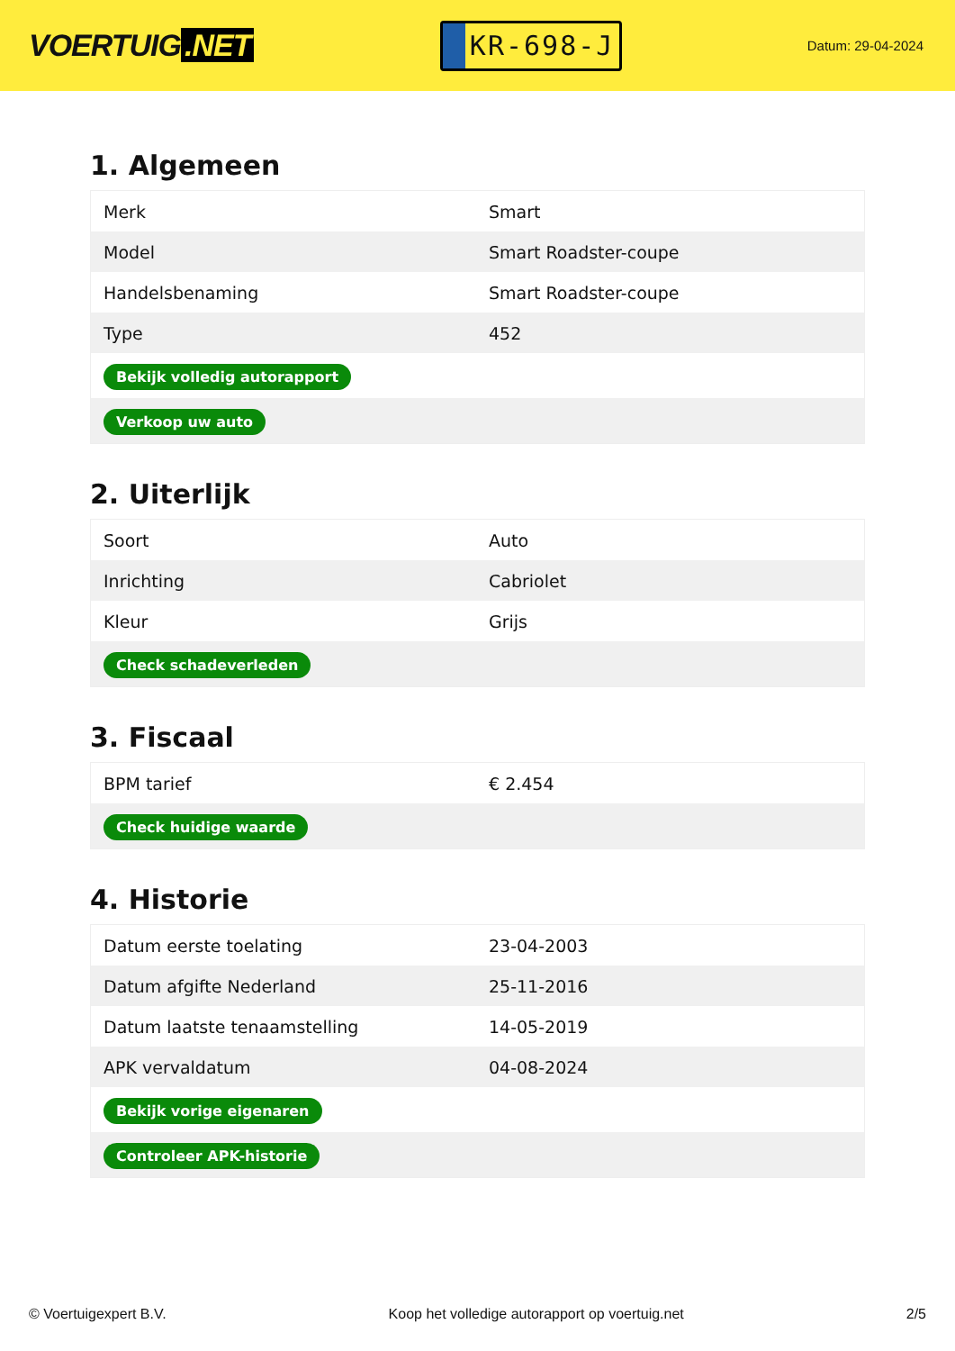VOERTUIG.NET
KR-698-J
Datum: 29-04-2024
1. Algemeen
| Merk | Smart |
| Model | Smart Roadster-coupe |
| Handelsbenaming | Smart Roadster-coupe |
| Type | 452 |
| Bekijk volledig autorapport | |
| Verkoop uw auto | |
2. Uiterlijk
| Soort | Auto |
| Inrichting | Cabriolet |
| Kleur | Grijs |
| Check schadeverleden | |
3. Fiscaal
| BPM tarief | € 2.454 |
| Check huidige waarde | |
4. Historie
| Datum eerste toelating | 23-04-2003 |
| Datum afgifte Nederland | 25-11-2016 |
| Datum laatste tenaamstelling | 14-05-2019 |
| APK vervaldatum | 04-08-2024 |
| Bekijk vorige eigenaren | |
| Controleer APK-historie | |
© Voertuigexpert B.V. Koop het volledige autorapport op voertuig.net 2/5